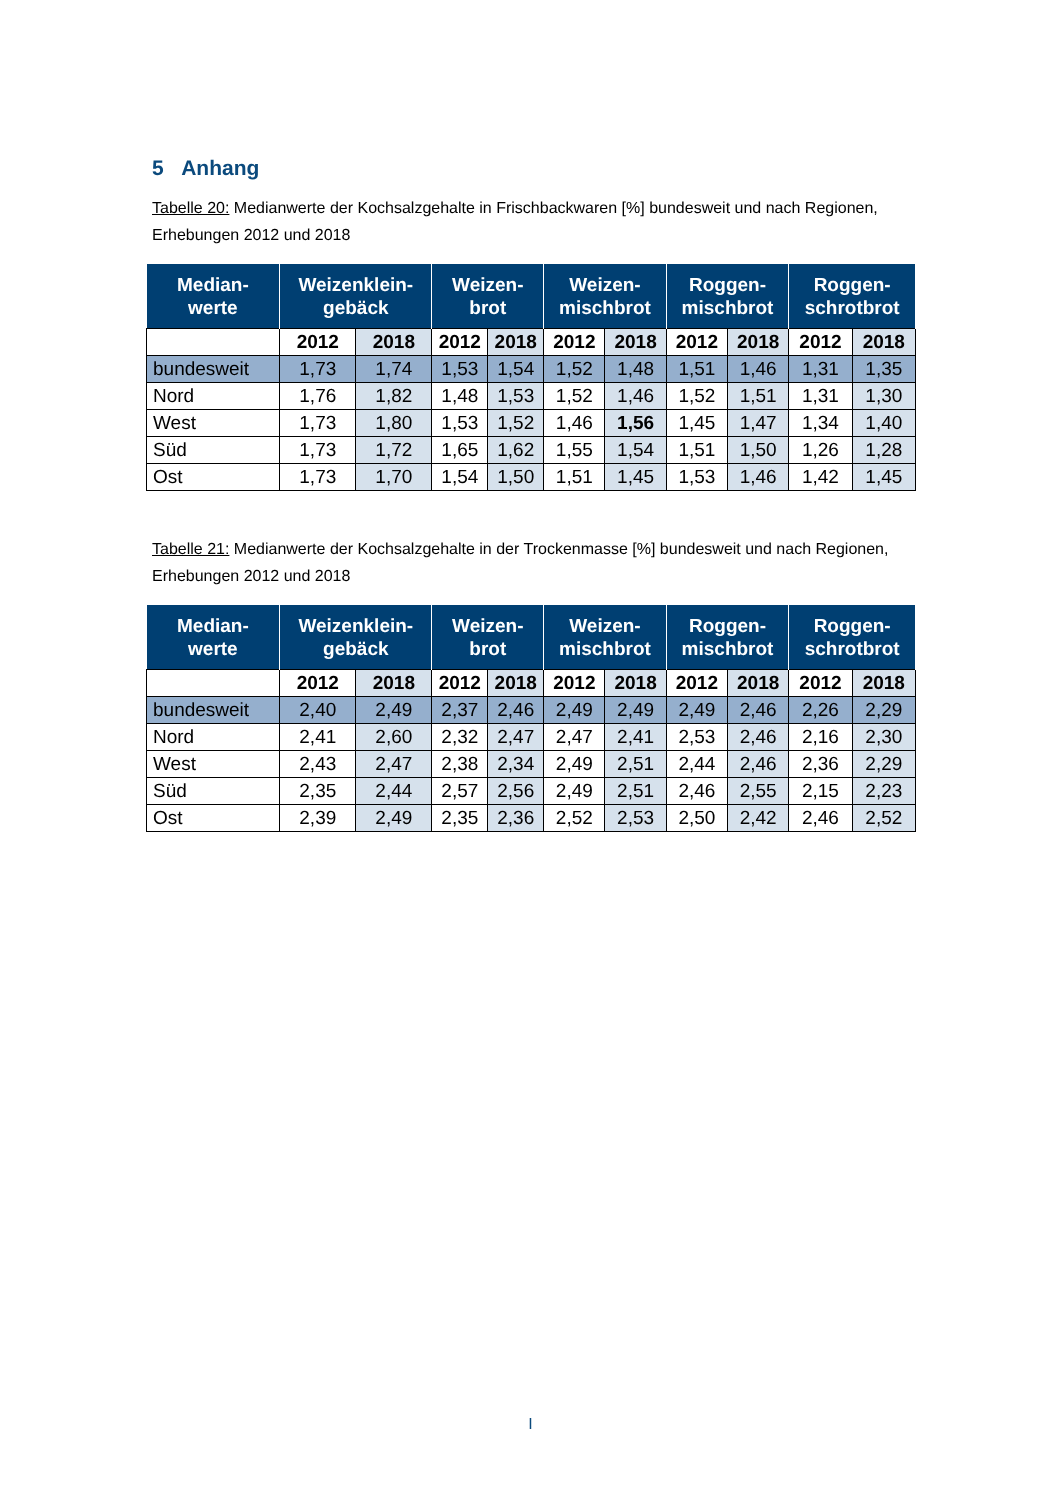5 Anhang
Tabelle 20: Medianwerte der Kochsalzgehalte in Frischbackwaren [%] bundesweit und nach Regionen, Erhebungen 2012 und 2018
| Median- werte | Weizenklein- gebäck | | Weizen- brot | | Weizen- mischbrot | | Roggen- mischbrot | | Roggen- schrotbrot | |
| --- | --- | --- | --- | --- | --- | --- | --- | --- | --- | --- |
| | 2012 | 2018 | 2012 | 2018 | 2012 | 2018 | 2012 | 2018 | 2012 | 2018 |
| bundesweit | 1,73 | 1,74 | 1,53 | 1,54 | 1,52 | 1,48 | 1,51 | 1,46 | 1,31 | 1,35 |
| Nord | 1,76 | 1,82 | 1,48 | 1,53 | 1,52 | 1,46 | 1,52 | 1,51 | 1,31 | 1,30 |
| West | 1,73 | 1,80 | 1,53 | 1,52 | 1,46 | 1,56 | 1,45 | 1,47 | 1,34 | 1,40 |
| Süd | 1,73 | 1,72 | 1,65 | 1,62 | 1,55 | 1,54 | 1,51 | 1,50 | 1,26 | 1,28 |
| Ost | 1,73 | 1,70 | 1,54 | 1,50 | 1,51 | 1,45 | 1,53 | 1,46 | 1,42 | 1,45 |
Tabelle 21: Medianwerte der Kochsalzgehalte in der Trockenmasse [%] bundesweit und nach Regionen, Erhebungen 2012 und 2018
| Median- werte | Weizenklein- gebäck | | Weizen- brot | | Weizen- mischbrot | | Roggen- mischbrot | | Roggen- schrotbrot | |
| --- | --- | --- | --- | --- | --- | --- | --- | --- | --- | --- |
| | 2012 | 2018 | 2012 | 2018 | 2012 | 2018 | 2012 | 2018 | 2012 | 2018 |
| bundesweit | 2,40 | 2,49 | 2,37 | 2,46 | 2,49 | 2,49 | 2,49 | 2,46 | 2,26 | 2,29 |
| Nord | 2,41 | 2,60 | 2,32 | 2,47 | 2,47 | 2,41 | 2,53 | 2,46 | 2,16 | 2,30 |
| West | 2,43 | 2,47 | 2,38 | 2,34 | 2,49 | 2,51 | 2,44 | 2,46 | 2,36 | 2,29 |
| Süd | 2,35 | 2,44 | 2,57 | 2,56 | 2,49 | 2,51 | 2,46 | 2,55 | 2,15 | 2,23 |
| Ost | 2,39 | 2,49 | 2,35 | 2,36 | 2,52 | 2,53 | 2,50 | 2,42 | 2,46 | 2,52 |
I